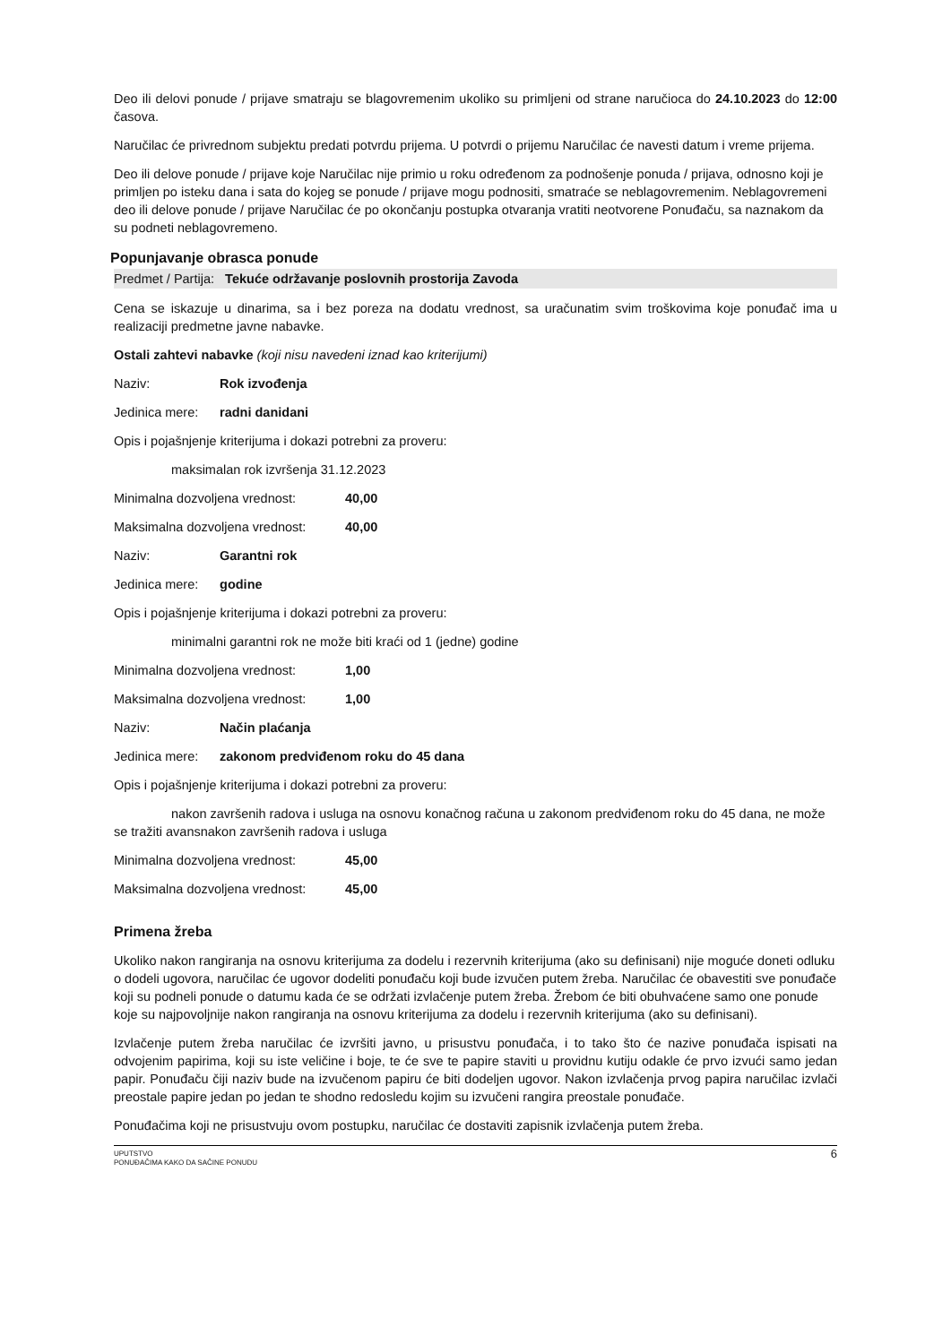Deo ili delovi ponude / prijave smatraju se blagovremenim ukoliko su primljeni od strane naručioca do 24.10.2023 do 12:00 časova.
Naručilac će privrednom subjektu predati potvrdu prijema. U potvrdi o prijemu Naručilac će navesti datum i vreme prijema.
Deo ili delove ponude / prijave koje Naručilac nije primio u roku određenom za podnošenje ponuda / prijava, odnosno koji je primljen po isteku dana i sata do kojeg se ponude / prijave mogu podnositi, smatraće se neblagovremenim. Neblagovremeni deo ili delove ponude / prijave Naručilac će po okončanju postupka otvaranja vratiti neotvorene Ponuđaču, sa naznakom da su podneti neblagovremeno.
Popunjavanje obrasca ponude
Predmet / Partija: Tekuće održavanje poslovnih prostorija Zavoda
Cena se iskazuje u dinarima, sa i bez poreza na dodatu vrednost, sa uračunatim svim troškovima koje ponuđač ima u realizaciji predmetne javne nabavke.
Ostali zahtevi nabavke (koji nisu navedeni iznad kao kriterijumi)
Naziv: Rok izvođenja
Jedinica mere: radni danidani
Opis i pojašnjenje kriterijuma i dokazi potrebni za proveru:
maksimalan rok izvršenja 31.12.2023
Minimalna dozvoljena vrednost: 40,00
Maksimalna dozvoljena vrednost: 40,00
Naziv: Garantni rok
Jedinica mere: godine
Opis i pojašnjenje kriterijuma i dokazi potrebni za proveru:
minimalni garantni rok ne može biti kraći od 1 (jedne) godine
Minimalna dozvoljena vrednost: 1,00
Maksimalna dozvoljena vrednost: 1,00
Naziv: Način plaćanja
Jedinica mere: zakonom predviđenom roku do 45 dana
Opis i pojašnjenje kriterijuma i dokazi potrebni za proveru:
nakon završenih radova i usluga na osnovu konačnog računa u zakonom predviđenom roku do 45 dana, ne može se tražiti avansnakon završenih radova i usluga
Minimalna dozvoljena vrednost: 45,00
Maksimalna dozvoljena vrednost: 45,00
Primena žreba
Ukoliko nakon rangiranja na osnovu kriterijuma za dodelu i rezervnih kriterijuma (ako su definisani) nije moguće doneti odluku o dodeli ugovora, naručilac će ugovor dodeliti ponuđaču koji bude izvučen putem žreba. Naručilac će obavestiti sve ponuđače koji su podneli ponude o datumu kada će se održati izvlačenje putem žreba. Žrebom će biti obuhvaćene samo one ponude koje su najpovoljnije nakon rangiranja na osnovu kriterijuma za dodelu i rezervnih kriterijuma (ako su definisani).
Izvlačenje putem žreba naručilac će izvršiti javno, u prisustvu ponuđača, i to tako što će nazive ponuđača ispisati na odvojenim papirima, koji su iste veličine i boje, te će sve te papire staviti u providnu kutiju odakle će prvo izvući samo jedan papir. Ponuđaču čiji naziv bude na izvučenom papiru će biti dodeljen ugovor. Nakon izvlačenja prvog papira naručilac izvlači preostale papire jedan po jedan te shodno redosledu kojim su izvučeni rangira preostale ponuđače.
Ponuđačima koji ne prisustvuju ovom postupku, naručilac će dostaviti zapisnik izvlačenja putem žreba.
UPUTSTVO
PONUĐAČIMA KAKO DA SAČINE PONUDU
6